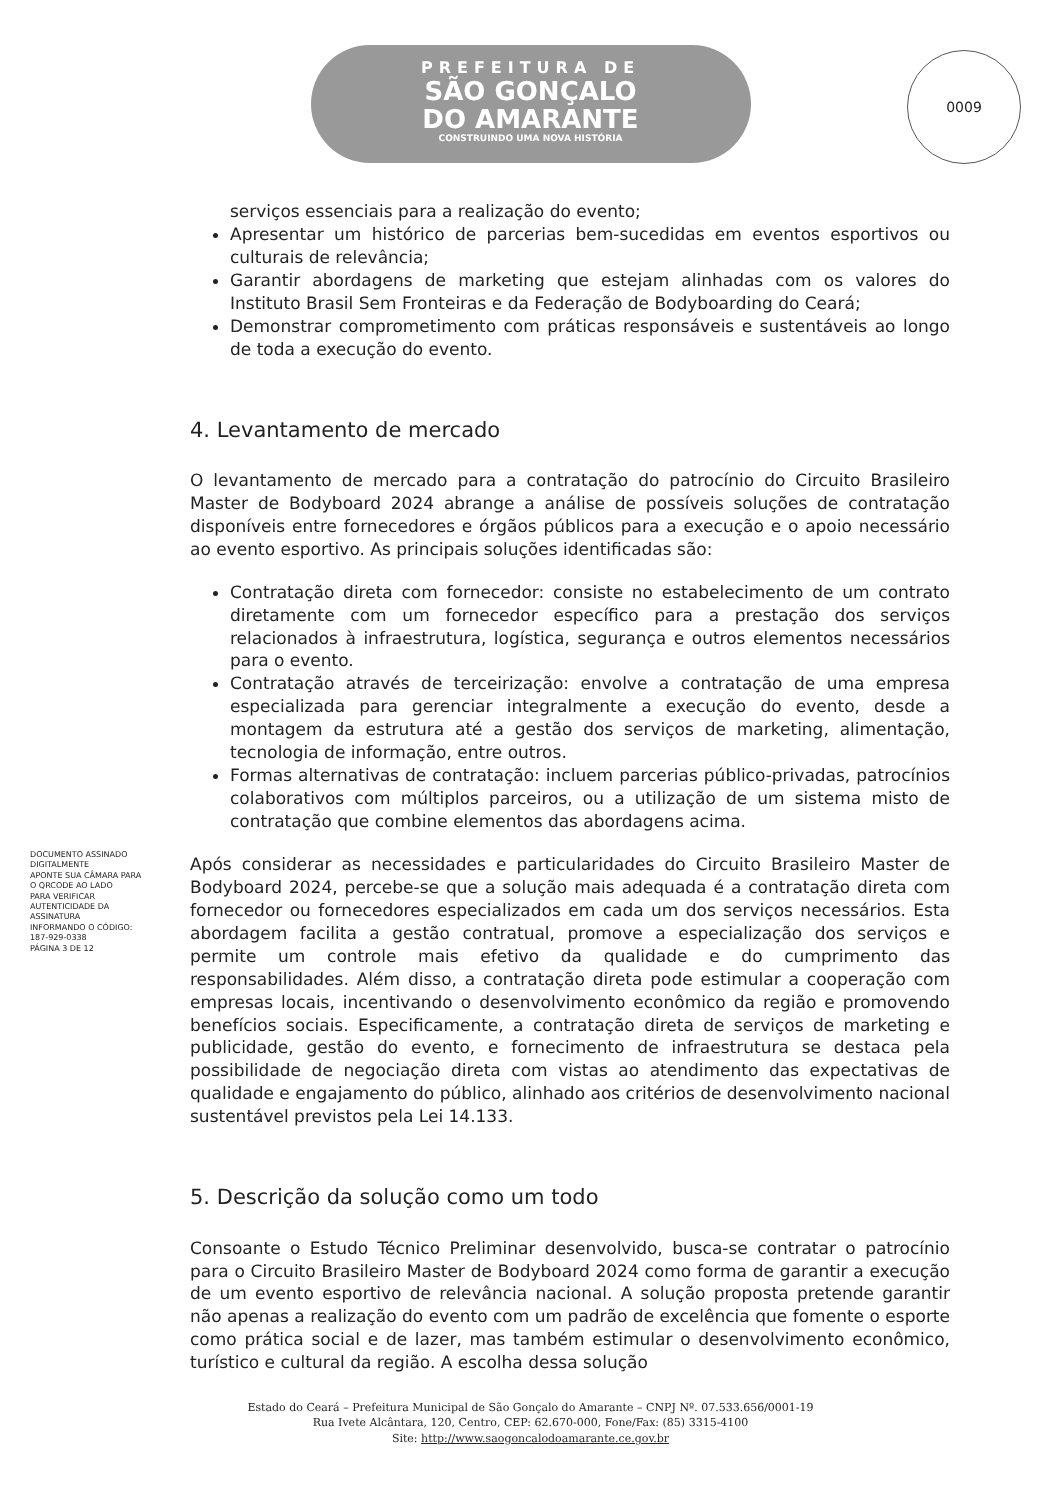PREFEITURA DE
SÃO GONÇALO
DO AMARANTE
CONSTRUINDO UMA NOVA HISTÓRIA
0009
serviços essenciais para a realização do evento;
Apresentar um histórico de parcerias bem-sucedidas em eventos esportivos ou culturais de relevância;
Garantir abordagens de marketing que estejam alinhadas com os valores do Instituto Brasil Sem Fronteiras e da Federação de Bodyboarding do Ceará;
Demonstrar comprometimento com práticas responsáveis e sustentáveis ao longo de toda a execução do evento.
4. Levantamento de mercado
O levantamento de mercado para a contratação do patrocínio do Circuito Brasileiro Master de Bodyboard 2024 abrange a análise de possíveis soluções de contratação disponíveis entre fornecedores e órgãos públicos para a execução e o apoio necessário ao evento esportivo. As principais soluções identificadas são:
Contratação direta com fornecedor: consiste no estabelecimento de um contrato diretamente com um fornecedor específico para a prestação dos serviços relacionados à infraestrutura, logística, segurança e outros elementos necessários para o evento.
Contratação através de terceirização: envolve a contratação de uma empresa especializada para gerenciar integralmente a execução do evento, desde a montagem da estrutura até a gestão dos serviços de marketing, alimentação, tecnologia de informação, entre outros.
Formas alternativas de contratação: incluem parcerias público-privadas, patrocínios colaborativos com múltiplos parceiros, ou a utilização de um sistema misto de contratação que combine elementos das abordagens acima.
Após considerar as necessidades e particularidades do Circuito Brasileiro Master de Bodyboard 2024, percebe-se que a solução mais adequada é a contratação direta com fornecedor ou fornecedores especializados em cada um dos serviços necessários. Esta abordagem facilita a gestão contratual, promove a especialização dos serviços e permite um controle mais efetivo da qualidade e do cumprimento das responsabilidades. Além disso, a contratação direta pode estimular a cooperação com empresas locais, incentivando o desenvolvimento econômico da região e promovendo benefícios sociais. Especificamente, a contratação direta de serviços de marketing e publicidade, gestão do evento, e fornecimento de infraestrutura se destaca pela possibilidade de negociação direta com vistas ao atendimento das expectativas de qualidade e engajamento do público, alinhado aos critérios de desenvolvimento nacional sustentável previstos pela Lei 14.133.
5. Descrição da solução como um todo
Consoante o Estudo Técnico Preliminar desenvolvido, busca-se contratar o patrocínio para o Circuito Brasileiro Master de Bodyboard 2024 como forma de garantir a execução de um evento esportivo de relevância nacional. A solução proposta pretende garantir não apenas a realização do evento com um padrão de excelência que fomente o esporte como prática social e de lazer, mas também estimular o desenvolvimento econômico, turístico e cultural da região. A escolha dessa solução
DOCUMENTO ASSINADO DIGITALMENTE
APONTE SUA CÂMARA PARA O QRCODE AO LADO
PARA VERIFICAR AUTENTICIDADE DA ASSINATURA
INFORMANDO O CÓDIGO: 187-929-0338
PÁGINA 3 DE 12
Estado do Ceará – Prefeitura Municipal de São Gonçalo do Amarante – CNPJ Nº. 07.533.656/0001-19
Rua Ivete Alcântara, 120, Centro, CEP: 62.670-000, Fone/Fax: (85) 3315-4100
Site: http://www.saogoncalodoamarante.ce.gov.br